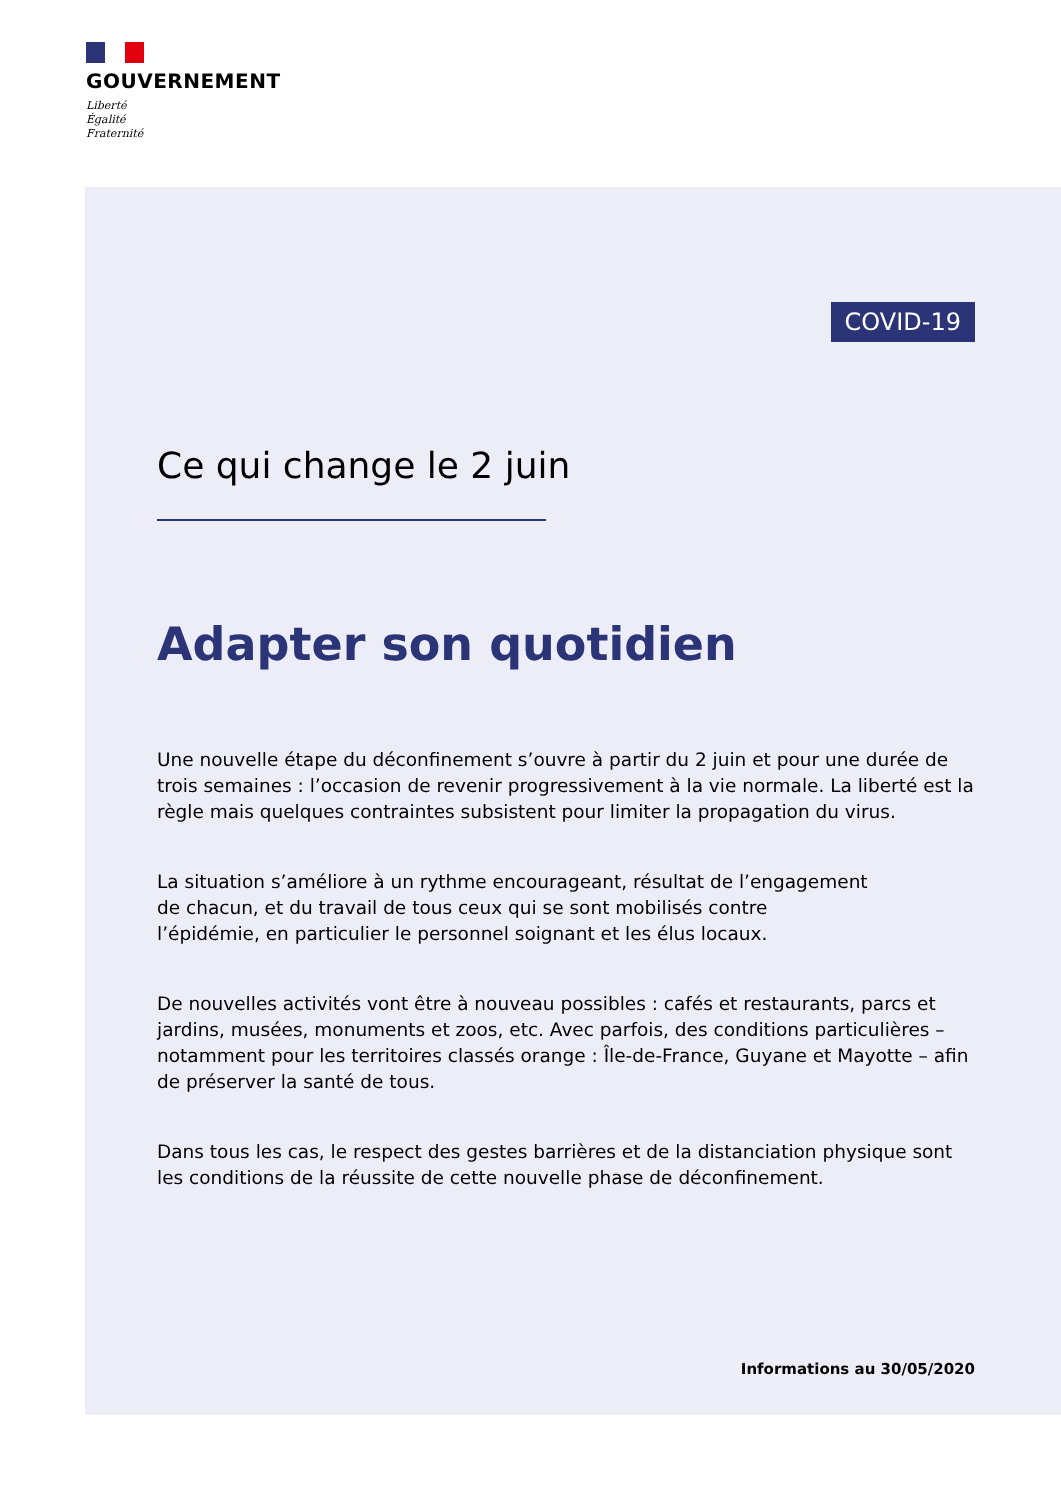GOUVERNEMENT
Liberté
Égalité
Fraternité
COVID-19
Ce qui change le 2 juin
Adapter son quotidien
Une nouvelle étape du déconfinement s’ouvre à partir du 2 juin et pour une durée de trois semaines : l’occasion de revenir progressivement à la vie normale. La liberté est la règle mais quelques contraintes subsistent pour limiter la propagation du virus.
La situation s’améliore à un rythme encourageant, résultat de l’engagement
de chacun, et du travail de tous ceux qui se sont mobilisés contre
l’épidémie, en particulier le personnel soignant et les élus locaux.
De nouvelles activités vont être à nouveau possibles : cafés et restaurants, parcs et jardins, musées, monuments et zoos, etc. Avec parfois, des conditions particulières – notamment pour les territoires classés orange : Île-de-France, Guyane et Mayotte – afin de préserver la santé de tous.
Dans tous les cas, le respect des gestes barrières et de la distanciation physique sont les conditions de la réussite de cette nouvelle phase de déconfinement.
Informations au 30/05/2020